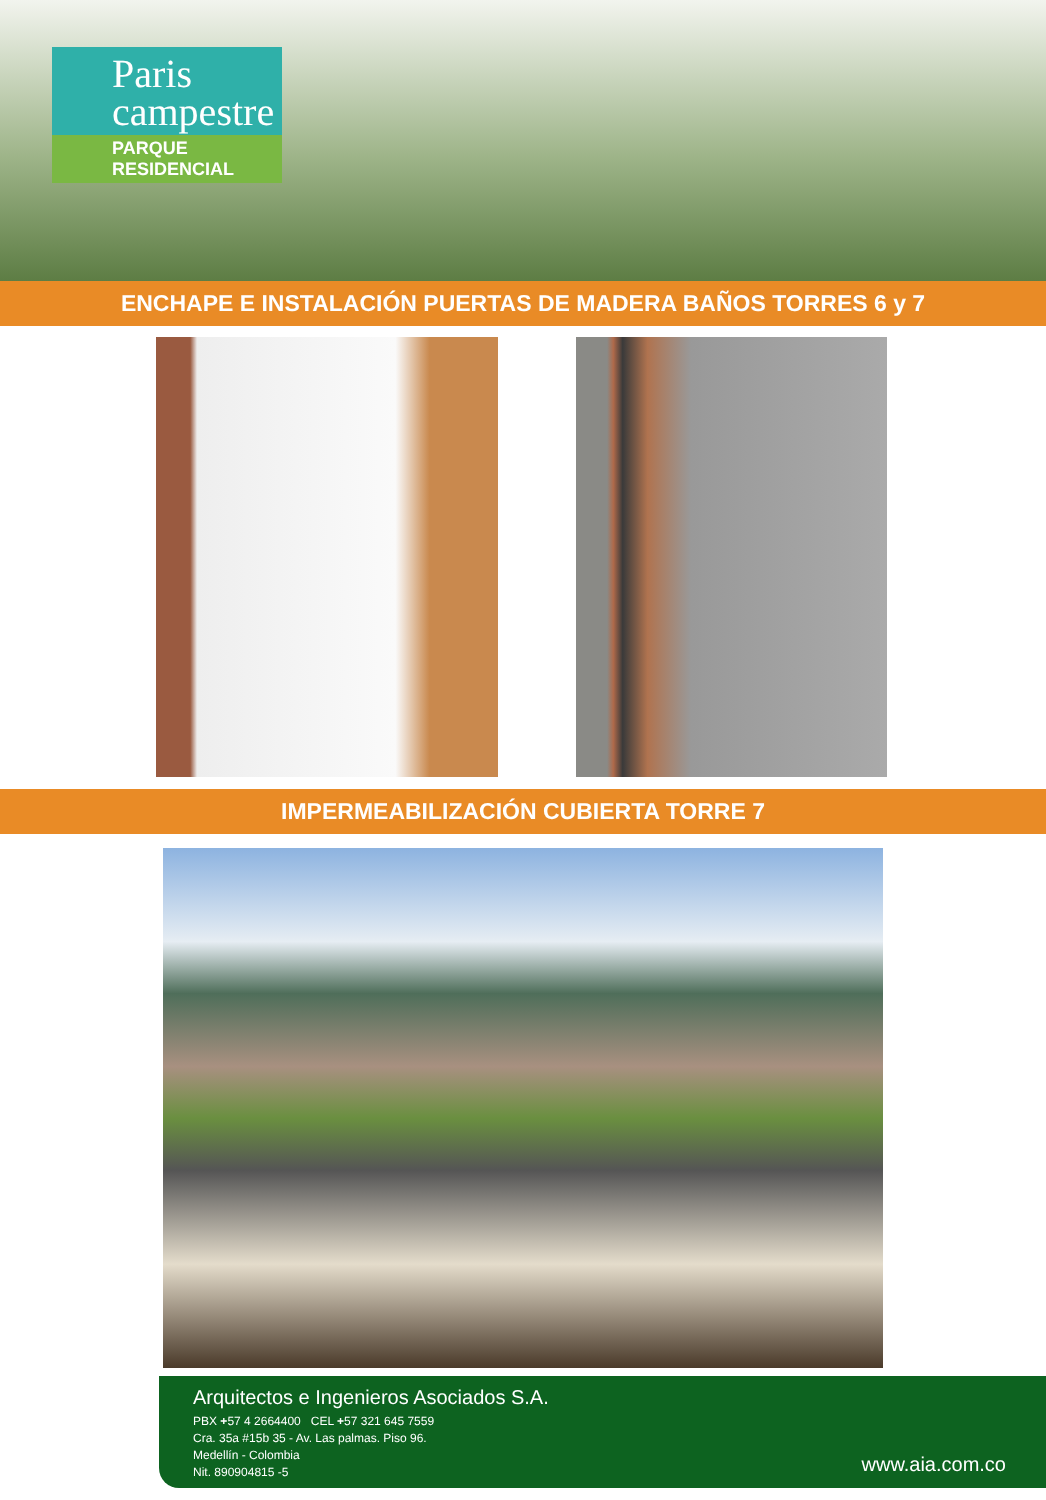Paris
campestre
PARQUE RESIDENCIAL
ENCHAPE E INSTALACIÓN PUERTAS DE MADERA BAÑOS TORRES 6 y 7
IMPERMEABILIZACIÓN CUBIERTA TORRE 7
Arquitectos e Ingenieros Asociados S.A.
PBX +57 4 2664400 CEL +57 321 645 7559
Cra. 35a #15b 35 - Av. Las palmas. Piso 96.
Medellín - Colombia
Nit. 890904815 -5
www.aia.com.co